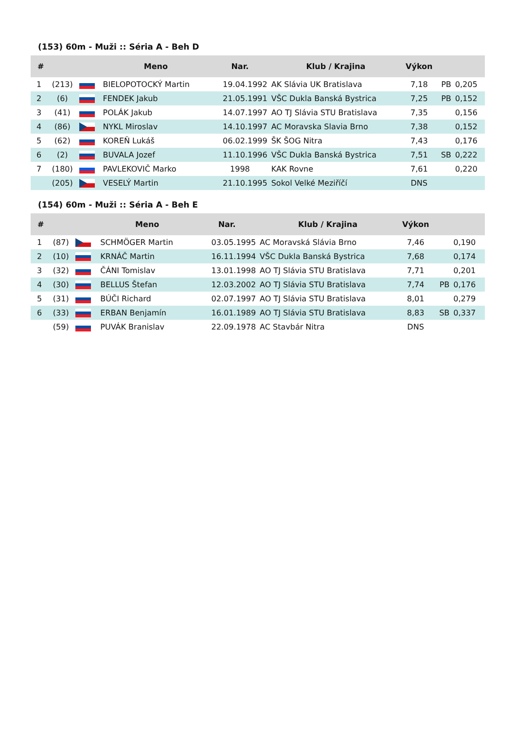(153) 60m - Muži :: Séria A - Beh D
| # | | | Meno | Nar. | Klub / Krajina | Výkon | | |
| --- | --- | --- | --- | --- | --- | --- | --- | --- |
| 1 | (213) | | BIELOPOTOCKÝ Martin | 19.04.1992 | AK Slávia UK Bratislava | 7,18 | PB | 0,205 |
| 2 | (6) | | FENDEK Jakub | 21.05.1991 | VŠC Dukla Banská Bystrica | 7,25 | PB | 0,152 |
| 3 | (41) | | POLÁK Jakub | 14.07.1997 | AO TJ Slávia STU Bratislava | 7,35 | | 0,156 |
| 4 | (86) | | NYKL Miroslav | 14.10.1997 | AC Moravska Slavia Brno | 7,38 | | 0,152 |
| 5 | (62) | | KOREŇ Lukáš | 06.02.1999 | ŠK ŠOG Nitra | 7,43 | | 0,176 |
| 6 | (2) | | BUVALA Jozef | 11.10.1996 | VŠC Dukla Banská Bystrica | 7,51 | SB | 0,222 |
| 7 | (180) | | PAVLEKOVIČ Marko | 1998 | KAK Rovne | 7,61 | | 0,220 |
| | (205) | | VESELÝ Martin | 21.10.1995 | Sokol Velké Meziříčí | DNS | | |
(154) 60m - Muži :: Séria A - Beh E
| # | | | Meno | Nar. | Klub / Krajina | Výkon | | |
| --- | --- | --- | --- | --- | --- | --- | --- | --- |
| 1 | (87) | | SCHMÖGER Martin | 03.05.1995 | AC Moravská Slávia Brno | 7,46 | | 0,190 |
| 2 | (10) | | KRNÁČ Martin | 16.11.1994 | VŠC Dukla Banská Bystrica | 7,68 | | 0,174 |
| 3 | (32) | | ČÁNI Tomislav | 13.01.1998 | AO TJ Slávia STU Bratislava | 7,71 | | 0,201 |
| 4 | (30) | | BELLUS Štefan | 12.03.2002 | AO TJ Slávia STU Bratislava | 7,74 | PB | 0,176 |
| 5 | (31) | | BÚČI Richard | 02.07.1997 | AO TJ Slávia STU Bratislava | 8,01 | | 0,279 |
| 6 | (33) | | ERBAN Benjamín | 16.01.1989 | AO TJ Slávia STU Bratislava | 8,83 | SB | 0,337 |
| | (59) | | PUVÁK Branislav | 22.09.1978 | AC Stavbár Nitra | DNS | | |